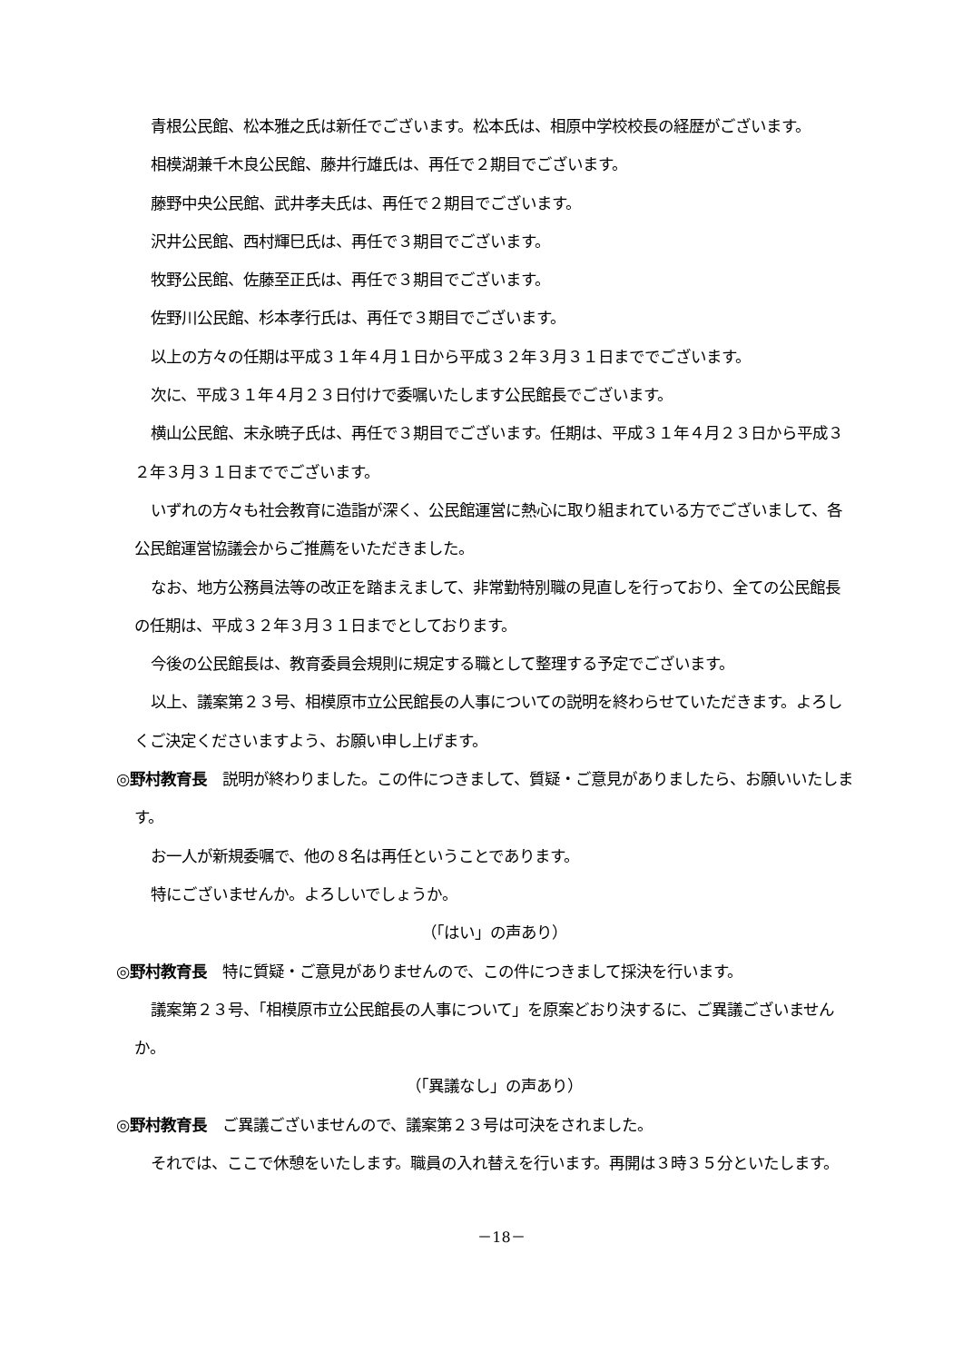青根公民館、松本雅之氏は新任でございます。松本氏は、相原中学校校長の経歴がございます。
相模湖兼千木良公民館、藤井行雄氏は、再任で２期目でございます。
藤野中央公民館、武井孝夫氏は、再任で２期目でございます。
沢井公民館、西村輝巳氏は、再任で３期目でございます。
牧野公民館、佐藤至正氏は、再任で３期目でございます。
佐野川公民館、杉本孝行氏は、再任で３期目でございます。
以上の方々の任期は平成３１年４月１日から平成３２年３月３１日まででございます。
次に、平成３１年４月２３日付けで委嘱いたします公民館長でございます。
横山公民館、末永暁子氏は、再任で３期目でございます。任期は、平成３１年４月２３日から平成３２年３月３１日まででございます。
いずれの方々も社会教育に造詣が深く、公民館運営に熱心に取り組まれている方でございまして、各公民館運営協議会からご推薦をいただきました。
なお、地方公務員法等の改正を踏まえまして、非常勤特別職の見直しを行っており、全ての公民館長の任期は、平成３２年３月３１日までとしております。
今後の公民館長は、教育委員会規則に規定する職として整理する予定でございます。
以上、議案第２３号、相模原市立公民館長の人事についての説明を終わらせていただきます。よろしくご決定くださいますよう、お願い申し上げます。
◎野村教育長　説明が終わりました。この件につきまして、質疑・ご意見がありましたら、お願いいたします。
お一人が新規委嘱で、他の８名は再任ということであります。
特にございませんか。よろしいでしょうか。
（「はい」の声あり）
◎野村教育長　特に質疑・ご意見がありませんので、この件につきまして採決を行います。
議案第２３号、「相模原市立公民館長の人事について」を原案どおり決するに、ご異議ございませんか。
（「異議なし」の声あり）
◎野村教育長　ご異議ございませんので、議案第２３号は可決をされました。
それでは、ここで休憩をいたします。職員の入れ替えを行います。再開は３時３５分といたします。
－18－